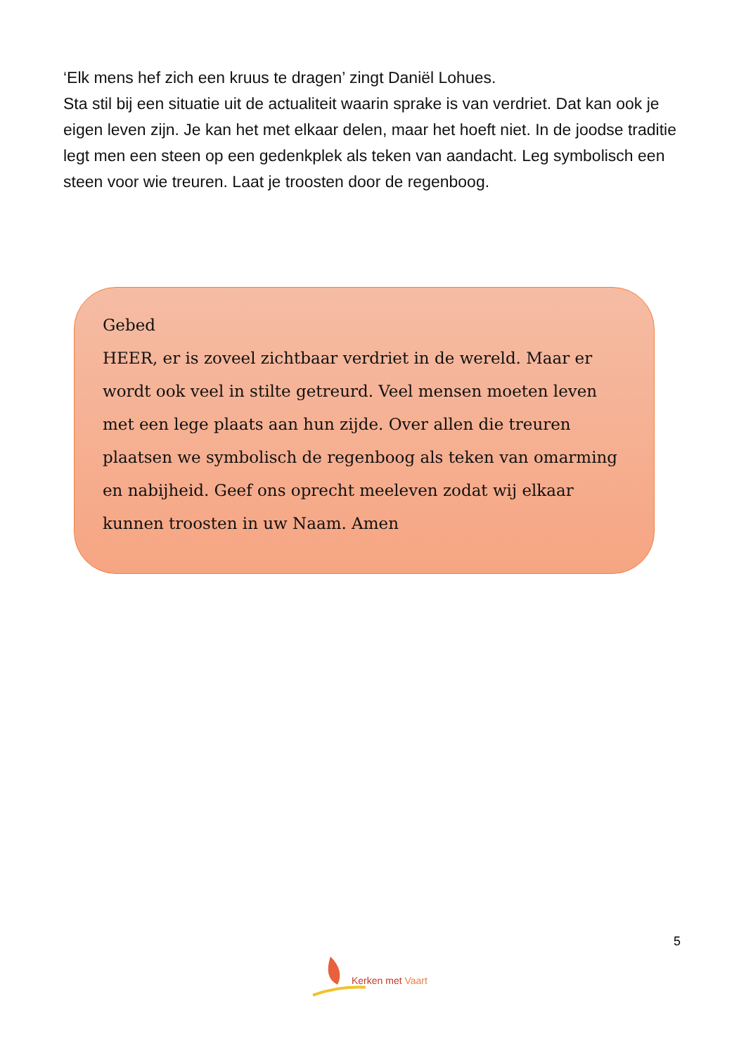‘Elk mens hef zich een kruus te dragen’ zingt Daniël Lohues.
Sta stil bij een situatie uit de actualiteit waarin sprake is van verdriet. Dat kan ook je eigen leven zijn. Je kan het met elkaar delen, maar het hoeft niet. In de joodse traditie legt men een steen op een gedenkplek als teken van aandacht. Leg symbolisch een steen voor wie treuren. Laat je troosten door de regenboog.
Gebed
HEER, er is zoveel zichtbaar verdriet in de wereld. Maar er wordt ook veel in stilte getreurd. Veel mensen moeten leven met een lege plaats aan hun zijde. Over allen die treuren plaatsen we symbolisch de regenboog als teken van omarming en nabijheid. Geef ons oprecht meeleven zodat wij elkaar kunnen troosten in uw Naam. Amen
5
Kerken met Vaart